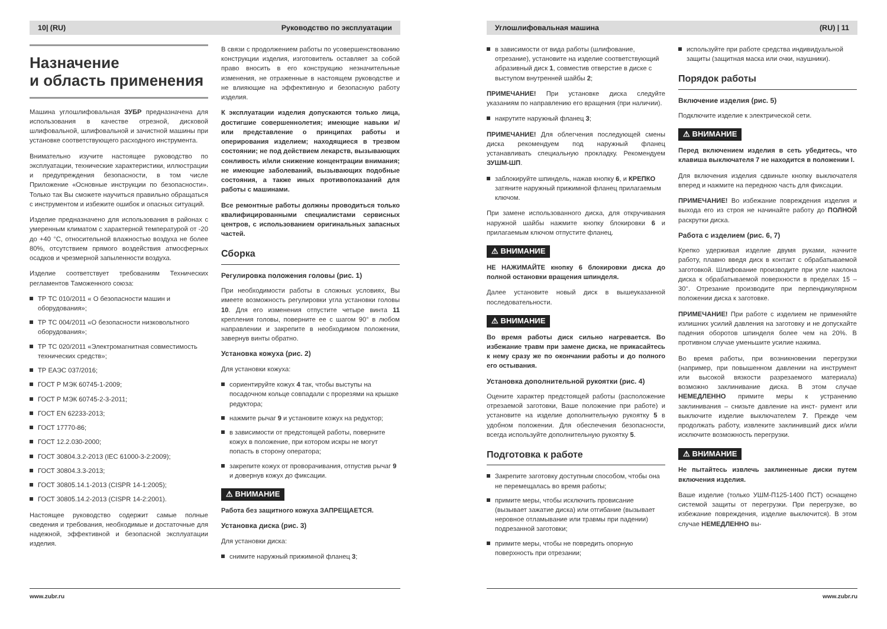10| (RU) Руководство по эксплуатации
Назначение
и область применения
Машина углошлифовальная ЗУБР предназначена для использования в качестве отрезной, дисковой шлифовальной, шлифовальной и зачистной машины при установке соответствующего расходного инструмента.
Внимательно изучите настоящее руководство по эксплуатации, технические характеристики, иллюстрации и предупреждения безопасности, в том числе Приложение «Основные инструкции по безопасности». Только так Вы сможете научиться правильно обращаться с инструментом и избежите ошибок и опасных ситуаций.
Изделие предназначено для использования в районах с умеренным климатом с характерной температурой от -20 до +40 °С, относительной влажностью воздуха не более 80%, отсутствием прямого воздействия атмосферных осадков и чрезмерной запыленности воздуха.
Изделие соответствует требованиям Технических регламентов Таможенного союза:
ТР ТС 010/2011 « О безопасности машин и оборудования»;
ТР ТС 004/2011 «О безопасности низковольтного оборудования»;
ТР ТС 020/2011 «Электромагнитная совместимость технических средств»;
ТР ЕАЭС 037/2016;
ГОСТ Р МЭК 60745-1-2009;
ГОСТ Р МЭК 60745-2-3-2011;
ГОСТ EN 62233-2013;
ГОСТ 17770-86;
ГОСТ 12.2.030-2000;
ГОСТ 30804.3.2-2013 (IEC 61000-3-2:2009);
ГОСТ 30804.3.3-2013;
ГОСТ 30805.14.1-2013 (CISPR 14-1:2005);
ГОСТ 30805.14.2-2013 (CISPR 14-2:2001).
Настоящее руководство содержит самые полные сведения и требования, необходимые и достаточные для надежной, эффективной и безопасной эксплуатации изделия.
В связи с продолжением работы по усовершенствованию конструкции изделия, изготовитель оставляет за собой право вносить в его конструкцию незначительные изменения, не отраженные в настоящем руководстве и не влияющие на эффективную и безопасную работу изделия.
К эксплуатации изделия допускаются только лица, достигшие совершеннолетия; имеющие навыки и/или представление о принципах работы и оперирования изделием; находящиеся в трезвом состоянии; не под действием лекарств, вызывающих сонливость и/или снижение концентрации внимания; не имеющие заболеваний, вызывающих подобные состояния, а также иных противопоказаний для работы с машинами.
Все ремонтные работы должны проводиться только квалифицированными специалистами сервисных центров, с использованием оригинальных запасных частей.
Сборка
Регулировка положения головы (рис. 1)
При необходимости работы в сложных условиях, Вы имеете возможность регулировки угла установки головы 10. Для его изменения отпустите четыре винта 11 крепления головы, поверните ее с шагом 90° в любом направлении и закрепите в необходимом положении, завернув винты обратно.
Установка кожуха (рис. 2)
Для установки кожуха:
сориентируйте кожух 4 так, чтобы выступы на посадочном кольце совпадали с прорезями на крышке редуктора;
нажмите рычаг 9 и установите кожух на редуктор;
в зависимости от предстоящей работы, поверните кожух в положение, при котором искры не могут попасть в сторону оператора;
закрепите кожух от проворачивания, отпустив рычаг 9 и довернув кожух до фиксации.
⚠ ВНИМАНИЕ
Работа без защитного кожуха ЗАПРЕЩАЕТСЯ.
Установка диска (рис. 3)
Для установки диска:
снимите наружный прижимной фланец 3;
www.zubr.ru
Углошлифовальная машина (RU) | 11
в зависимости от вида работы (шлифование, отрезание), установите на изделие соответствующий абразивный диск 1, совместив отверстие в диске с выступом внутренней шайбы 2;
ПРИМЕЧАНИЕ! При установке диска следуйте указаниям по направлению его вращения (при наличии).
накрутите наружный фланец 3;
ПРИМЕЧАНИЕ! Для облегчения последующей смены диска рекомендуем под наружный фланец устанавливать специальную прокладку. Рекомендуем ЗУШМ-ШП.
заблокируйте шпиндель, нажав кнопку 6, и КРЕПКО затяните наружный прижимной фланец прилагаемым ключом.
При замене использованного диска, для откручивания наружной шайбы нажмите кнопку блокировки 6 и прилагаемым ключом отпустите фланец.
⚠ ВНИМАНИЕ
НЕ НАЖИМАЙТЕ кнопку 6 блокировки диска до полной остановки вращения шпинделя.
Далее установите новый диск в вышеуказанной последовательности.
⚠ ВНИМАНИЕ
Во время работы диск сильно нагревается. Во избежание травм при замене диска, не прикасайтесь к нему сразу же по окончании работы и до полного его остывания.
Установка дополнительной рукоятки (рис. 4)
Оцените характер предстоящей работы (расположение отрезаемой заготовки, Ваше положение при работе) и установите на изделие дополнительную рукоятку 5 в удобном положении. Для обеспечения безопасности, всегда используйте дополнительную рукоятку 5.
Подготовка к работе
Закрепите заготовку доступным способом, чтобы она не перемещалась во время работы;
примите меры, чтобы исключить провисание (вызывает зажатие диска) или отгибание (вызывает неровное отламывание или травмы при падении) подрезанной заготовки;
примите меры, чтобы не повредить опорную поверхность при отрезании;
используйте при работе средства индивидуальной защиты (защитная маска или очки, наушники).
Порядок работы
Включение изделия (рис. 5)
Подключите изделие к электрической сети.
⚠ ВНИМАНИЕ
Перед включением изделия в сеть убедитесь, что клавиша выключателя 7 не находится в положении I.
Для включения изделия сдвиньте кнопку выключателя вперед и нажмите на переднюю часть для фиксации.
ПРИМЕЧАНИЕ! Во избежание повреждения изделия и выхода его из строя не начинайте работу до ПОЛНОЙ раскрутки диска.
Работа с изделием (рис. 6, 7)
Крепко удерживая изделие двумя руками, начните работу, плавно введя диск в контакт с обрабатываемой заготовкой. Шлифование производите при угле наклона диска к обрабатываемой поверхности в пределах 15 – 30°. Отрезание производите при перпендикулярном положении диска к заготовке.
ПРИМЕЧАНИЕ! При работе с изделием не применяйте излишних усилий давления на заготовку и не допускайте падения оборотов шпинделя более чем на 20%. В противном случае уменьшите усилие нажима.
Во время работы, при возникновении перегрузки (например, при повышенном давлении на инструмент или высокой вязкости разрезаемого материала) возможно заклинивание диска. В этом случае НЕМЕДЛЕННО примите меры к устранению заклинивания – снизьте давление на инст- румент или выключите изделие выключателем 7. Прежде чем продолжать работу, извлеките заклинивший диск и/или исключите возможность перегрузки.
⚠ ВНИМАНИЕ
Не пытайтесь извлечь заклиненные диски путем включения изделия.
Ваше изделие (только УШМ-П125-1400 ПСТ) оснащено системой защиты от перегрузки. При перегрузке, во избежание повреждения, изделие выключится). В этом случае НЕМЕДЛЕННО вы-
www.zubr.ru